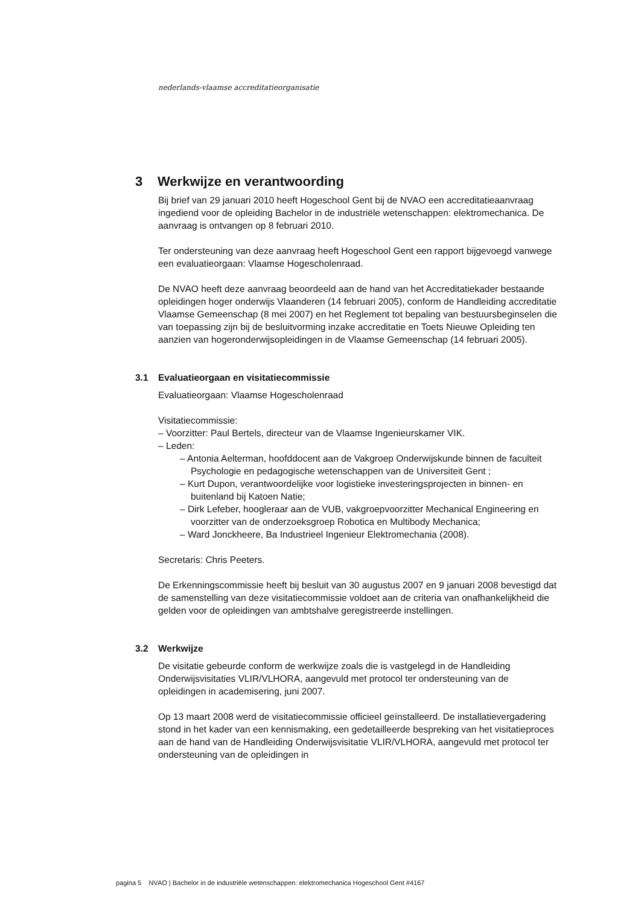nederlands-vlaamse accreditatieorganisatie
3 Werkwijze en verantwoording
Bij brief van 29 januari 2010 heeft Hogeschool Gent bij de NVAO een accreditatieaanvraag ingediend voor de opleiding Bachelor in de industriële wetenschappen: elektromechanica. De aanvraag is ontvangen op 8 februari 2010.
Ter ondersteuning van deze aanvraag heeft Hogeschool Gent een rapport bijgevoegd vanwege een evaluatieorgaan: Vlaamse Hogescholenraad.
De NVAO heeft deze aanvraag beoordeeld aan de hand van het Accreditatiekader bestaande opleidingen hoger onderwijs Vlaanderen (14 februari 2005), conform de Handleiding accreditatie Vlaamse Gemeenschap (8 mei 2007) en het Reglement tot bepaling van bestuursbeginselen die van toepassing zijn bij de besluitvorming inzake accreditatie en Toets Nieuwe Opleiding ten aanzien van hogeronderwijsopleidingen in de Vlaamse Gemeenschap (14 februari 2005).
3.1 Evaluatieorgaan en visitatiecommissie
Evaluatieorgaan: Vlaamse Hogescholenraad
Visitatiecommissie:
– Voorzitter: Paul Bertels, directeur van de Vlaamse Ingenieurskamer VIK.
– Leden:
– Antonia Aelterman, hoofddocent aan de Vakgroep Onderwijskunde binnen de faculteit Psychologie en pedagogische wetenschappen van de Universiteit Gent ;
– Kurt Dupon, verantwoordelijke voor logistieke investeringsprojecten in binnen- en buitenland bij Katoen Natie;
– Dirk Lefeber, hoogleraar aan de VUB, vakgroepvoorzitter Mechanical Engineering en voorzitter van de onderzoeksgroep Robotica en Multibody Mechanica;
– Ward Jonckheere, Ba Industrieel Ingenieur Elektromechania (2008).
Secretaris: Chris Peeters.
De Erkenningscommissie heeft bij besluit van 30 augustus 2007 en 9 januari 2008 bevestigd dat de samenstelling van deze visitatiecommissie voldoet aan de criteria van onafhankelijkheid die gelden voor de opleidingen van ambtshalve geregistreerde instellingen.
3.2 Werkwijze
De visitatie gebeurde conform de werkwijze zoals die is vastgelegd in de Handleiding Onderwijsvisitaties VLIR/VLHORA, aangevuld met protocol ter ondersteuning van de opleidingen in academisering, juni 2007.
Op 13 maart 2008 werd de visitatiecommissie officieel geïnstalleerd. De installatievergadering stond in het kader van een kennismaking, een gedetailleerde bespreking van het visitatieproces aan de hand van de Handleiding Onderwijsvisitatie VLIR/VLHORA, aangevuld met protocol ter ondersteuning van de opleidingen in
pagina 5 NVAO | Bachelor in de industriële wetenschappen: elektromechanica Hogeschool Gent #4167